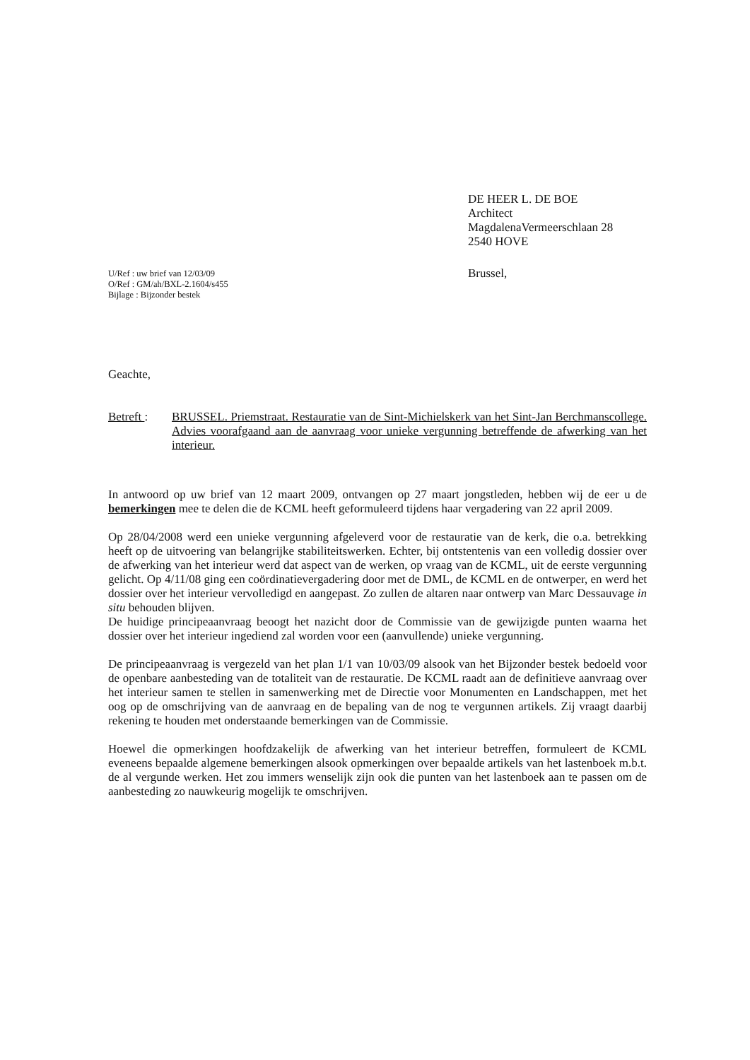DE HEER L. DE BOE
Architect
MagdalenaVermeerschlaan 28
2540 HOVE
Brussel,
U/Ref : uw brief van 12/03/09
O/Ref : GM/ah/BXL-2.1604/s455
Bijlage : Bijzonder bestek
Geachte,
Betreft :
BRUSSEL. Priemstraat. Restauratie van de Sint-Michielskerk van het Sint-Jan Berchmanscollege. Advies voorafgaand aan de aanvraag voor unieke vergunning betreffende de afwerking van het interieur.
In antwoord op uw brief van 12 maart 2009, ontvangen op 27 maart jongstleden, hebben wij de eer u de bemerkingen mee te delen die de KCML heeft geformuleerd tijdens haar vergadering van 22 april 2009.
Op 28/04/2008 werd een unieke vergunning afgeleverd voor de restauratie van de kerk, die o.a. betrekking heeft op de uitvoering van belangrijke stabiliteitswerken. Echter, bij ontstentenis van een volledig dossier over de afwerking van het interieur werd dat aspect van de werken, op vraag van de KCML, uit de eerste vergunning gelicht. Op 4/11/08 ging een coördinatievergadering door met de DML, de KCML en de ontwerper, en werd het dossier over het interieur vervolledigd en aangepast. Zo zullen de altaren naar ontwerp van Marc Dessauvage in situ behouden blijven.
De huidige principeaanvraag beoogt het nazicht door de Commissie van de gewijzigde punten waarna het dossier over het interieur ingediend zal worden voor een (aanvullende) unieke vergunning.
De principeaanvraag is vergezeld van het plan 1/1 van 10/03/09 alsook van het Bijzonder bestek bedoeld voor de openbare aanbesteding van de totaliteit van de restauratie. De KCML raadt aan de definitieve aanvraag over het interieur samen te stellen in samenwerking met de Directie voor Monumenten en Landschappen, met het oog op de omschrijving van de aanvraag en de bepaling van de nog te vergunnen artikels. Zij vraagt daarbij rekening te houden met onderstaande bemerkingen van de Commissie.
Hoewel die opmerkingen hoofdzakelijk de afwerking van het interieur betreffen, formuleert de KCML eveneens bepaalde algemene bemerkingen alsook opmerkingen over bepaalde artikels van het lastenboek m.b.t. de al vergunde werken. Het zou immers wenselijk zijn ook die punten van het lastenboek aan te passen om de aanbesteding zo nauwkeurig mogelijk te omschrijven.